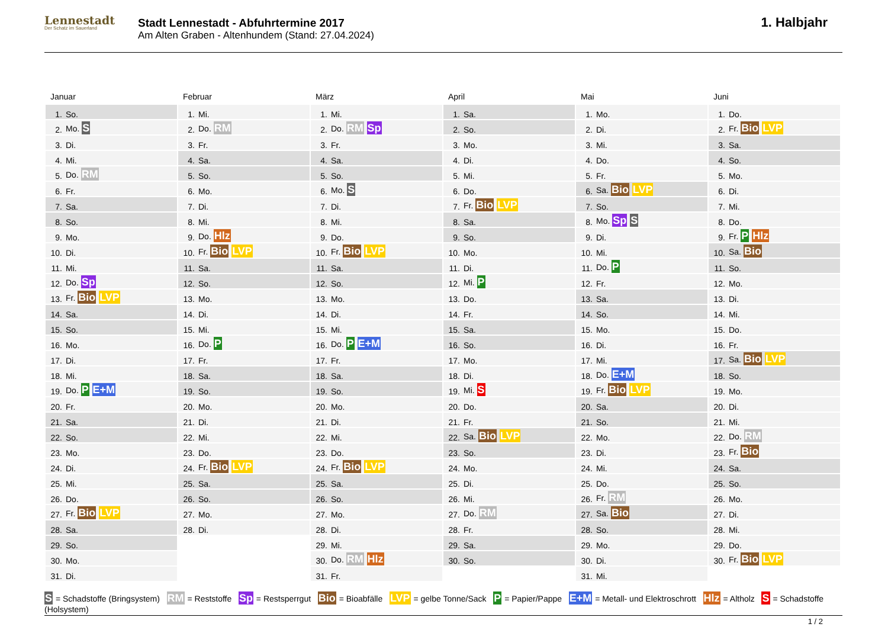Lennestadt
Der Schatz im Sauerland
Stadt Lennestadt - Abfuhrtermine 2017
Am Alten Graben - Altenhundem (Stand: 27.04.2024)
1. Halbjahr
Januar
| 1. | So. |
| 2. | Mo. S |
| 3. | Di. |
| 4. | Mi. |
| 5. | Do. RM |
| 6. | Fr. |
| 7. | Sa. |
| 8. | So. |
| 9. | Mo. |
| 10. | Di. |
| 11. | Mi. |
| 12. | Do. Sp |
| 13. | Fr. Bio LVP |
| 14. | Sa. |
| 15. | So. |
| 16. | Mo. |
| 17. | Di. |
| 18. | Mi. |
| 19. | Do. P E+M |
| 20. | Fr. |
| 21. | Sa. |
| 22. | So. |
| 23. | Mo. |
| 24. | Di. |
| 25. | Mi. |
| 26. | Do. |
| 27. | Fr. Bio LVP |
| 28. | Sa. |
| 29. | So. |
| 30. | Mo. |
| 31. | Di. |
Februar
| 1. | Mi. |
| 2. | Do. RM |
| 3. | Fr. |
| 4. | Sa. |
| 5. | So. |
| 6. | Mo. |
| 7. | Di. |
| 8. | Mi. |
| 9. | Do. Hlz |
| 10. | Fr. Bio LVP |
| 11. | Sa. |
| 12. | So. |
| 13. | Mo. |
| 14. | Di. |
| 15. | Mi. |
| 16. | Do. P |
| 17. | Fr. |
| 18. | Sa. |
| 19. | So. |
| 20. | Mo. |
| 21. | Di. |
| 22. | Mi. |
| 23. | Do. |
| 24. | Fr. Bio LVP |
| 25. | Sa. |
| 26. | So. |
| 27. | Mo. |
| 28. | Di. |
März
| 1. | Mi. |
| 2. | Do. RM Sp |
| 3. | Fr. |
| 4. | Sa. |
| 5. | So. |
| 6. | Mo. S |
| 7. | Di. |
| 8. | Mi. |
| 9. | Do. |
| 10. | Fr. Bio LVP |
| 11. | Sa. |
| 12. | So. |
| 13. | Mo. |
| 14. | Di. |
| 15. | Mi. |
| 16. | Do. P E+M |
| 17. | Fr. |
| 18. | Sa. |
| 19. | So. |
| 20. | Mo. |
| 21. | Di. |
| 22. | Mi. |
| 23. | Do. |
| 24. | Fr. Bio LVP |
| 25. | Sa. |
| 26. | So. |
| 27. | Mo. |
| 28. | Di. |
| 29. | Mi. |
| 30. | Do. RM Hlz |
| 31. | Fr. |
April
| 1. | Sa. |
| 2. | So. |
| 3. | Mo. |
| 4. | Di. |
| 5. | Mi. |
| 6. | Do. |
| 7. | Fr. Bio LVP |
| 8. | Sa. |
| 9. | So. |
| 10. | Mo. |
| 11. | Di. |
| 12. | Mi. P |
| 13. | Do. |
| 14. | Fr. |
| 15. | Sa. |
| 16. | So. |
| 17. | Mo. |
| 18. | Di. |
| 19. | Mi. S |
| 20. | Do. |
| 21. | Fr. |
| 22. | Sa. Bio LVP |
| 23. | So. |
| 24. | Mo. |
| 25. | Di. |
| 26. | Mi. |
| 27. | Do. RM |
| 28. | Fr. |
| 29. | Sa. |
| 30. | So. |
Mai
| 1. | Mo. |
| 2. | Di. |
| 3. | Mi. |
| 4. | Do. |
| 5. | Fr. |
| 6. | Sa. Bio LVP |
| 7. | So. |
| 8. | Mo. Sp S |
| 9. | Di. |
| 10. | Mi. |
| 11. | Do. P |
| 12. | Fr. |
| 13. | Sa. |
| 14. | So. |
| 15. | Mo. |
| 16. | Di. |
| 17. | Mi. |
| 18. | Do. E+M |
| 19. | Fr. Bio LVP |
| 20. | Sa. |
| 21. | So. |
| 22. | Mo. |
| 23. | Di. |
| 24. | Mi. |
| 25. | Do. |
| 26. | Fr. RM |
| 27. | Sa. Bio |
| 28. | So. |
| 29. | Mo. |
| 30. | Di. |
| 31. | Mi. |
Juni
| 1. | Do. |
| 2. | Fr. Bio LVP |
| 3. | Sa. |
| 4. | So. |
| 5. | Mo. |
| 6. | Di. |
| 7. | Mi. |
| 8. | Do. |
| 9. | Fr. P Hlz |
| 10. | Sa. Bio |
| 11. | So. |
| 12. | Mo. |
| 13. | Di. |
| 14. | Mi. |
| 15. | Do. |
| 16. | Fr. |
| 17. | Sa. Bio LVP |
| 18. | So. |
| 19. | Mo. |
| 20. | Di. |
| 21. | Mi. |
| 22. | Do. RM |
| 23. | Fr. Bio |
| 24. | Sa. |
| 25. | So. |
| 26. | Mo. |
| 27. | Di. |
| 28. | Mi. |
| 29. | Do. |
| 30. | Fr. Bio LVP |
S = Schadstoffe (Bringsystem) RM = Reststoffe Sp = Restsperrgut Bio = Bioabfälle LVP = gelbe Tonne/Sack P = Papier/Pappe E+M = Metall- und Elektroschrott Hlz = Altholz S = Schadstoffe (Holsystem)
1 / 2